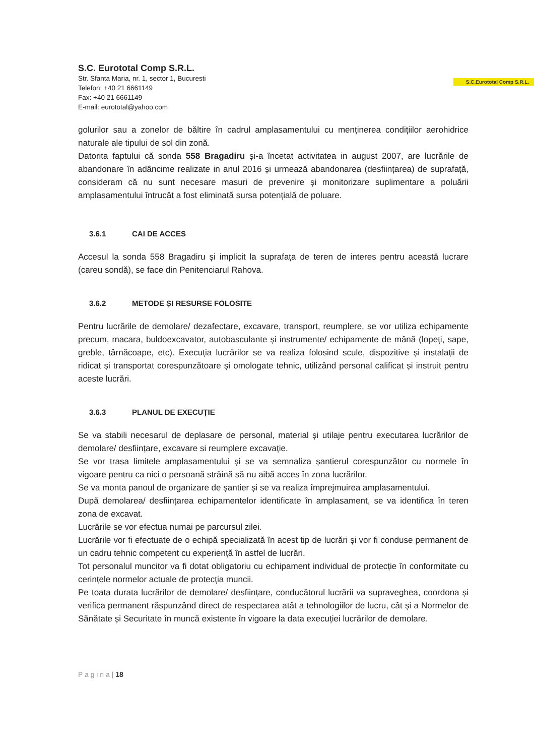S.C. Eurototal Comp S.R.L.
Str. Sfanta Maria, nr. 1, sector 1, Bucuresti
Telefon: +40 21 6661149
Fax: +40 21 6661149
E-mail: eurototal@yahoo.com
S.C.Eurototal Comp S.R.L.
golurilor sau a zonelor de băltire în cadrul amplasamentului cu menținerea condițiilor aerohidrice naturale ale tipului de sol din zonă.
Datorita faptului că sonda 558 Bragadiru și-a încetat activitatea in august 2007, are lucrările de abandonare în adâncime realizate in anul 2016 și urmează abandonarea (desființarea) de suprafață, consideram că nu sunt necesare masuri de prevenire și monitorizare suplimentare a poluării amplasamentului întrucât a fost eliminată sursa potențială de poluare.
3.6.1 CAI DE ACCES
Accesul la sonda 558 Bragadiru și implicit la suprafața de teren de interes pentru această lucrare (careu sondă), se face din Penitenciarul Rahova.
3.6.2 METODE ȘI RESURSE FOLOSITE
Pentru lucrările de demolare/ dezafectare, excavare, transport, reumplere, se vor utiliza echipamente precum, macara, buldoexcavator, autobasculante și instrumente/ echipamente de mână (lopeți, sape, greble, târnăcoape, etc). Execuția lucrărilor se va realiza folosind scule, dispozitive și instalații de ridicat și transportat corespunzătoare și omologate tehnic, utilizând personal calificat și instruit pentru aceste lucrări.
3.6.3 PLANUL DE EXECUȚIE
Se va stabili necesarul de deplasare de personal, material și utilaje pentru executarea lucrărilor de demolare/ desființare, excavare si reumplere excavație.
Se vor trasa limitele amplasamentului și se va semnaliza șantierul corespunzător cu normele în vigoare pentru ca nici o persoană străină să nu aibă acces în zona lucrărilor.
Se va monta panoul de organizare de șantier și se va realiza împrejmuirea amplasamentului.
După demolarea/ desființarea echipamentelor identificate în amplasament, se va identifica în teren zona de excavat.
Lucrările se vor efectua numai pe parcursul zilei.
Lucrările vor fi efectuate de o echipă specializată în acest tip de lucrări și vor fi conduse permanent de un cadru tehnic competent cu experiență în astfel de lucrări.
Tot personalul muncitor va fi dotat obligatoriu cu echipament individual de protecție în conformitate cu cerințele normelor actuale de protecția muncii.
Pe toata durata lucrărilor de demolare/ desființare, conducătorul lucrării va supraveghea, coordona și verifica permanent răspunzând direct de respectarea atât a tehnologiilor de lucru, cât și a Normelor de Sănătate și Securitate în muncă existente în vigoare la data execuției lucrărilor de demolare.
P a g i n a | 18